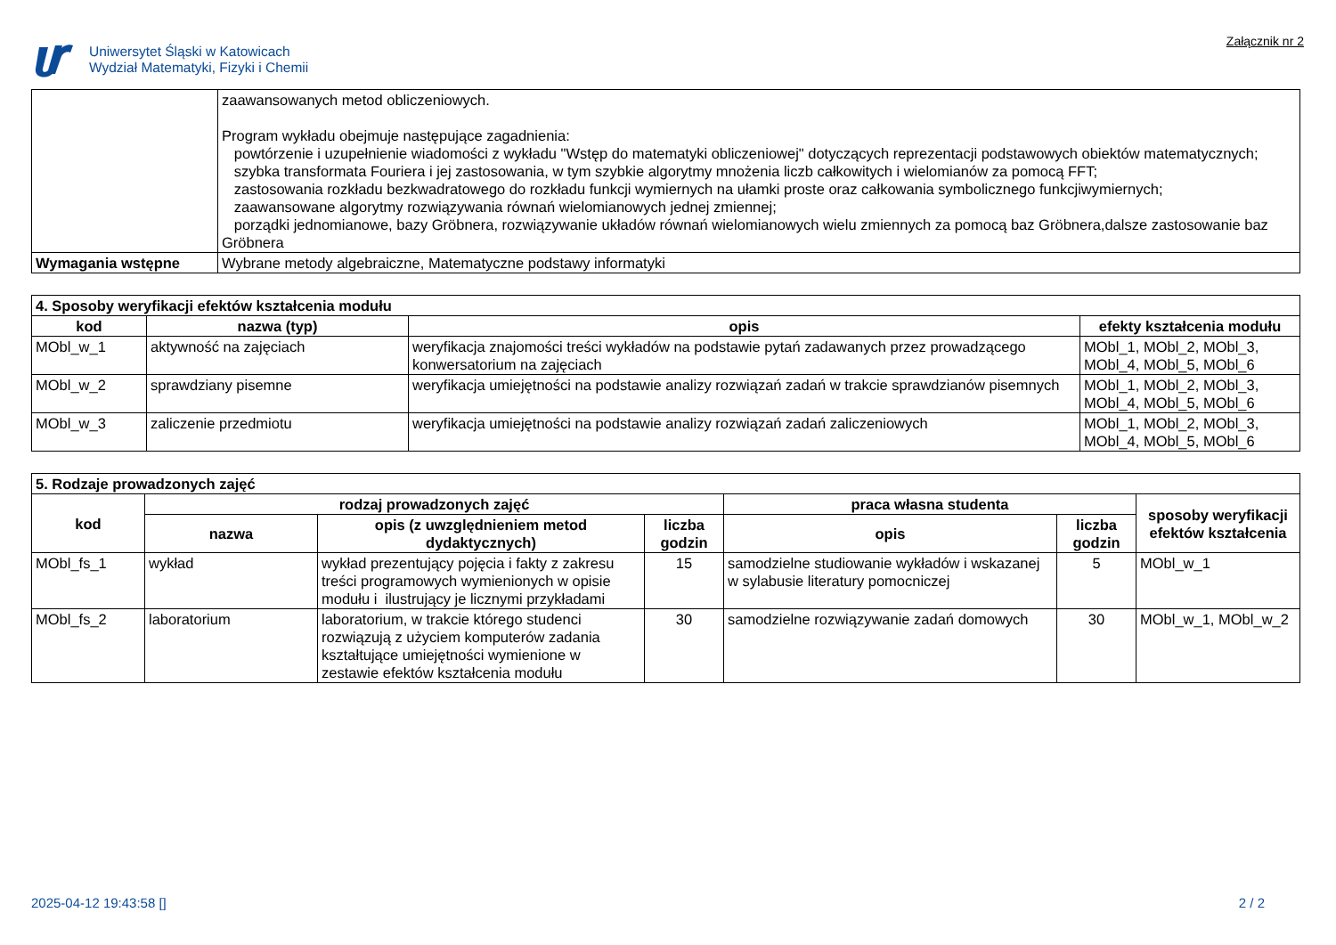Uniwersytet Śląski w Katowicach
Wydział Matematyki, Fizyki i Chemii
Załącznik nr 2
| | zaawansowanych metod obliczeniowych. Program wykładu obejmuje następujące zagadnienia: powtórzenie i uzupełnienie wiadomości z wykładu "Wstęp do matematyki obliczeniowej" dotyczących reprezentacji podstawowych obiektów matematycznych; szybka transformata Fouriera i jej zastosowania, w tym szybkie algorytmy mnożenia liczb całkowitych i wielomianów za pomocą FFT; zastosowania rozkładu bezkwadratowego do rozkładu funkcji wymiernych na ułamki proste oraz całkowania symbolicznego funkcjiwymiernych; zaawansowane algorytmy rozwiązywania równań wielomianowych jednej zmiennej; porządki jednomianowe, bazy Gröbnera, rozwiązywanie układów równań wielomianowych wielu zmiennych za pomocą baz Gröbnera,dalsze zastosowanie baz Gröbnera |
| Wymagania wstępne | Wybrane metody algebraiczne, Matematyczne podstawy informatyki |
| 4. Sposoby weryfikacji efektów kształcenia modułu | | | |
| kod | nazwa (typ) | opis | efekty kształcenia modułu |
| MObl_w_1 | aktywność na zajęciach | weryfikacja znajomości treści wykładów na podstawie pytań zadawanych przez prowadzącego konwersatorium na zajęciach | MObl_1, MObl_2, MObl_3, MObl_4, MObl_5, MObl_6 |
| MObl_w_2 | sprawdziany pisemne | weryfikacja umiejętności na podstawie analizy rozwiązań zadań w trakcie sprawdzianów pisemnych | MObl_1, MObl_2, MObl_3, MObl_4, MObl_5, MObl_6 |
| MObl_w_3 | zaliczenie przedmiotu | weryfikacja umiejętności na podstawie analizy rozwiązań zadań zaliczeniowych | MObl_1, MObl_2, MObl_3, MObl_4, MObl_5, MObl_6 |
| 5. Rodzaje prowadzonych zajęć | | | | | | |
| kod | rodzaj prowadzonych zajęć | | | praca własna studenta | | sposoby weryfikacji efektów kształcenia |
| | nazwa | opis (z uwzględnieniem metod dydaktycznych) | liczba godzin | opis | liczba godzin | |
| MObl_fs_1 | wykład | wykład prezentujący pojęcia i fakty z zakresu treści programowych wymienionych w opisie modułu i ilustrujący je licznymi przykładami | 15 | samodzielne studiowanie wykładów i wskazanej w sylabusie literatury pomocniczej | 5 | MObl_w_1 |
| MObl_fs_2 | laboratorium | laboratorium, w trakcie którego studenci rozwiązują z użyciem komputerów zadania kształtujące umiejętności wymienione w zestawie efektów kształcenia modułu | 30 | samodzielne rozwiązywanie zadań domowych | 30 | MObl_w_1, MObl_w_2 |
2025-04-12 19:43:58 [] 2 / 2